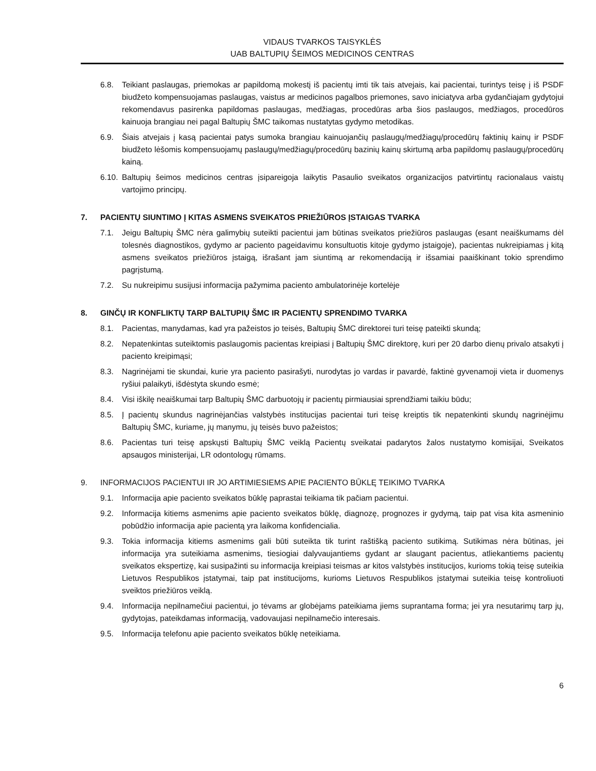VIDAUS TVARKOS TAISYKLĖS
UAB BALTUPIŲ ŠEIMOS MEDICINOS CENTRAS
6.8. Teikiant paslaugas, priemokas ar papildomą mokestį iš pacientų imti tik tais atvejais, kai pacientai, turintys teisę į iš PSDF biudžeto kompensuojamas paslaugas, vaistus ar medicinos pagalbos priemones, savo iniciatyva arba gydančiajam gydytojui rekomendavus pasirenka papildomas paslaugas, medžiagas, procedūras arba šios paslaugos, medžiagos, procedūros kainuoja brangiau nei pagal Baltupių ŠMC taikomas nustatytas gydymo metodikas.
6.9. Šiais atvejais į kasą pacientai patys sumoka brangiau kainuojančių paslaugų/medžiagų/procedūrų faktinių kainų ir PSDF biudžeto lėšomis kompensuojamų paslaugų/medžiagų/procedūrų bazinių kainų skirtumą arba papildomų paslaugų/procedūrų kainą.
6.10. Baltupių šeimos medicinos centras įsipareigoja laikytis Pasaulio sveikatos organizacijos patvirtintų racionalaus vaistų vartojimo principų.
7. PACIENTŲ SIUNTIMO Į KITAS ASMENS SVEIKATOS PRIEŽIŪROS ĮSTAIGAS TVARKA
7.1. Jeigu Baltupių ŠMC nėra galimybių suteikti pacientui jam būtinas sveikatos priežiūros paslaugas (esant neaiškumams dėl tolesnės diagnostikos, gydymo ar paciento pageidavimu konsultuotis kitoje gydymo įstaigoje), pacientas nukreipiamas į kitą asmens sveikatos priežiūros įstaigą, išrašant jam siuntimą ar rekomendaciją ir išsamiai paaiškinant tokio sprendimo pagrįstumą.
7.2. Su nukreipimu susijusi informacija pažymima paciento ambulatorinėje kortelėje
8. GINČŲ IR KONFLIKTŲ TARP BALTUPIŲ ŠMC IR PACIENTŲ SPRENDIMO TVARKA
8.1. Pacientas, manydamas, kad yra pažeistos jo teisės, Baltupių ŠMC direktorei turi teisę pateikti skundą;
8.2. Nepatenkintas suteiktomis paslaugomis pacientas kreipiasi į Baltupių ŠMC direktorę, kuri per 20 darbo dienų privalo atsakyti į paciento kreipimąsi;
8.3. Nagrinėjami tie skundai, kurie yra paciento pasirašyti, nurodytas jo vardas ir pavardė, faktinė gyvenamoji vieta ir duomenys ryšiui palaikyti, išdėstyta skundo esmė;
8.4. Visi iškilę neaiškumai tarp Baltupių ŠMC darbuotojų ir pacientų pirmiausiai sprendžiami taikiu būdu;
8.5. Į pacientų skundus nagrinėjančias valstybės institucijas pacientai turi teisę kreiptis tik nepatenkinti skundų nagrinėjimu Baltupių ŠMC, kuriame, jų manymu, jų teisės buvo pažeistos;
8.6. Pacientas turi teisę apskųsti Baltupių ŠMC veiklą Pacientų sveikatai padarytos žalos nustatymo komisijai, Sveikatos apsaugos ministerijai, LR odontologų rūmams.
9. INFORMACIJOS PACIENTUI IR JO ARTIMIESIEMS APIE PACIENTO BŪKLĘ TEIKIMO TVARKA
9.1. Informacija apie paciento sveikatos būklę paprastai teikiama tik pačiam pacientui.
9.2. Informacija kitiems asmenims apie paciento sveikatos būklę, diagnozę, prognozes ir gydymą, taip pat visa kita asmeninio pobūdžio informacija apie pacientą yra laikoma konfidencialia.
9.3. Tokia informacija kitiems asmenims gali būti suteikta tik turint raštišką paciento sutikimą. Sutikimas nėra būtinas, jei informacija yra suteikiama asmenims, tiesiogiai dalyvaujantiems gydant ar slaugant pacientus, atliekantiems pacientų sveikatos ekspertizę, kai susipažinti su informacija kreipiasi teismas ar kitos valstybės institucijos, kurioms tokią teisę suteikia Lietuvos Respublikos įstatymai, taip pat institucijoms, kurioms Lietuvos Respublikos įstatymai suteikia teisę kontroliuoti sveiktos priežiūros veiklą.
9.4. Informacija nepilnamečiui pacientui, jo tėvams ar globėjams pateikiama jiems suprantama forma; jei yra nesutarimų tarp jų, gydytojas, pateikdamas informaciją, vadovaujasi nepilnamečio interesais.
9.5. Informacija telefonu apie paciento sveikatos būklę neteikiama.
6